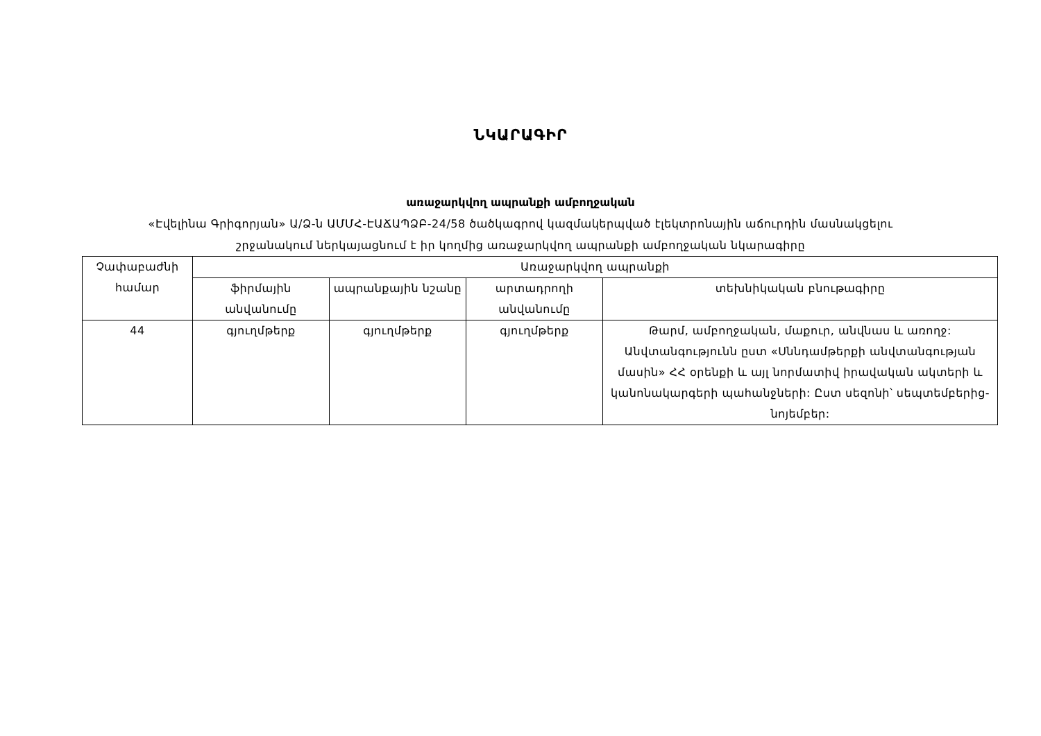ՆԿԱՐԱԳԻՐ
առաջարկվող ապրանքի ամբողջական
«Էվելինա Գրիգորյան» Ա/Ձ-ն ԱՄՄՀ-ԷԱՃԱՊՁԲ-24/58 ծածկագրով կազմակերպված էլեկտրոնային աճուրդին մասնակցելու
շրջանակում ներկայացնում է իր կողմից առաջարկվող ապրանքի ամբողջական նկարագիրը
| Չափաբաժնի համար | Առաջարկվող ապրանքի | | | |
| --- | --- | --- | --- | --- |
| | ֆիրմային անվանումը | ապրանքային նշանը | արտադրողի անվանումը | տեխնիկական բնութագիրը |
| 44 | գյուղմթերք | գյուղմթերք | գյուղմթերք | Թարմ, ամբողջական, մաքուր, անվնաս և առողջ: Անվտանգությունն ըստ «Սննդամթերքի անվտանգության մասին» ՀՀ օրենքի և այլ նորմատիվ իրավական ակտերի և կանոնակարգերի պահանջների: Ըստ սեզոնի՝ սեպտեմբերից-նոյեմբեր: |